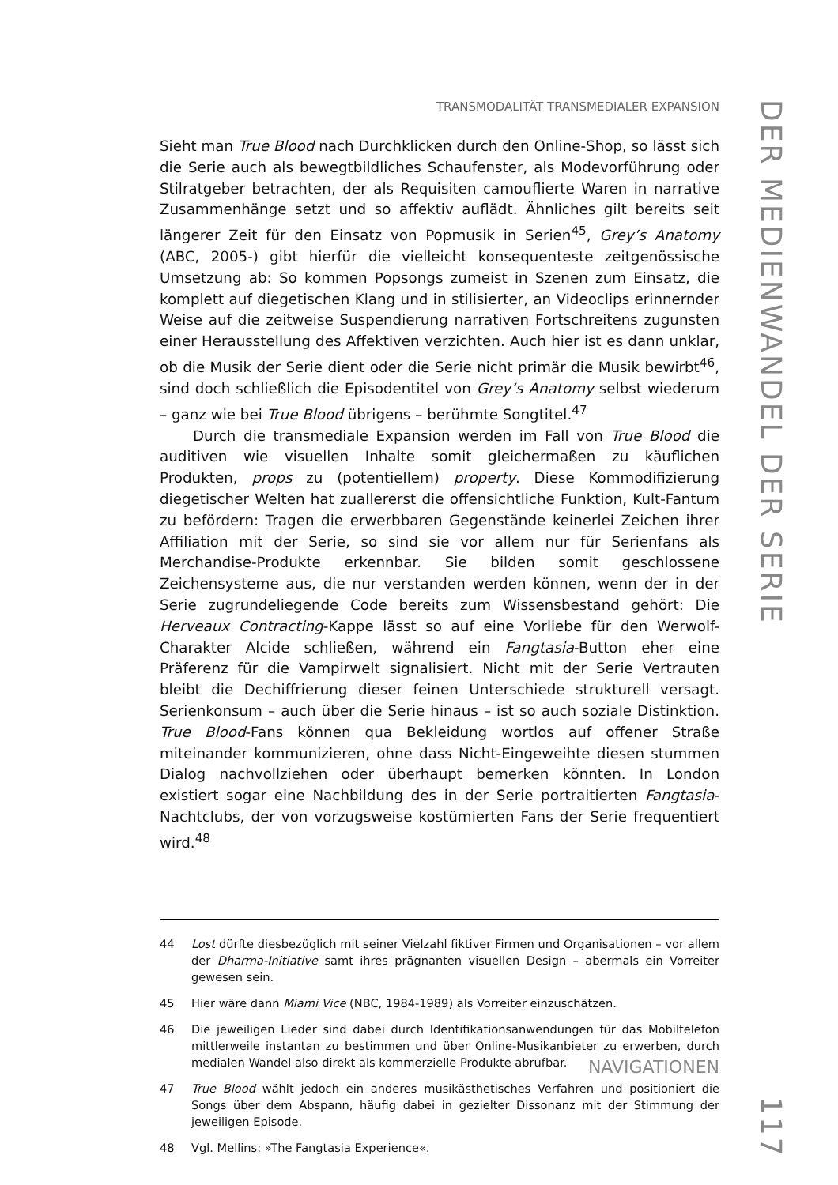TRANSMODALITÄT TRANSMEDIALER EXPANSION
Sieht man True Blood nach Durchklicken durch den Online-Shop, so lässt sich die Serie auch als bewegtbildliches Schaufenster, als Modevorführung oder Stilratgeber betrachten, der als Requisiten camouflierte Waren in narrative Zusammenhänge setzt und so affektiv auflädt. Ähnliches gilt bereits seit längerer Zeit für den Einsatz von Popmusik in Serien<sup>45</sup>, Grey’s Anatomy (ABC, 2005-) gibt hierfür die vielleicht konsequenteste zeitgenössische Umsetzung ab: So kommen Popsongs zumeist in Szenen zum Einsatz, die komplett auf diegetischen Klang und in stilisierter, an Videoclips erinnernder Weise auf die zeitweise Suspendierung narrativen Fortschreitens zugunsten einer Herausstellung des Affektiven verzichten. Auch hier ist es dann unklar, ob die Musik der Serie dient oder die Serie nicht primär die Musik bewirbt<sup>46</sup>, sind doch schließlich die Episodentitel von Grey‘s Anatomy selbst wiederum – ganz wie bei True Blood übrigens – berühmte Songtitel.<sup>47</sup>
Durch die transmediale Expansion werden im Fall von True Blood die auditiven wie visuellen Inhalte somit gleichermaßen zu käuflichen Produkten, props zu (potentiellem) property. Diese Kommodifizierung diegetischer Welten hat zuallererst die offensichtliche Funktion, Kult-Fantum zu befördern: Tragen die erwerbbaren Gegenstände keinerlei Zeichen ihrer Affiliation mit der Serie, so sind sie vor allem nur für Serienfans als Merchandise-Produkte erkennbar. Sie bilden somit geschlossene Zeichensysteme aus, die nur verstanden werden können, wenn der in der Serie zugrundeliegende Code bereits zum Wissensbestand gehört: Die Herveaux Contracting-Kappe lässt so auf eine Vorliebe für den Werwolf-Charakter Alcide schließen, während ein Fangtasia-Button eher eine Präferenz für die Vampirwelt signalisiert. Nicht mit der Serie Vertrauten bleibt die Dechiffrierung dieser feinen Unterschiede strukturell versagt. Serienkonsum – auch über die Serie hinaus – ist so auch soziale Distinktion. True Blood-Fans können qua Bekleidung wortlos auf offener Straße miteinander kommunizieren, ohne dass Nicht-Eingeweihte diesen stummen Dialog nachvollziehen oder überhaupt bemerken könnten. In London existiert sogar eine Nachbildung des in der Serie portraitierten Fangtasia-Nachtclubs, der von vorzugsweise kostümierten Fans der Serie frequentiert wird.<sup>48</sup>
44 Lost dürfte diesbezüglich mit seiner Vielzahl fiktiver Firmen und Organisationen – vor allem der Dharma-Initiative samt ihres prägnanten visuellen Design – abermals ein Vorreiter gewesen sein.
45 Hier wäre dann Miami Vice (NBC, 1984-1989) als Vorreiter einzuschätzen.
46 Die jeweiligen Lieder sind dabei durch Identifikationsanwendungen für das Mobiltelefon mittlerweile instantan zu bestimmen und über Online-Musikanbieter zu erwerben, durch medialen Wandel also direkt als kommerzielle Produkte abrufbar.
47 True Blood wählt jedoch ein anderes musikästhetisches Verfahren und positioniert die Songs über dem Abspann, häufig dabei in gezielter Dissonanz mit der Stimmung der jeweiligen Episode.
48 Vgl. Mellins: »The Fangtasia Experience«.
NAVIGATIONEN
DER MEDIENWANDEL DER SERIE
117